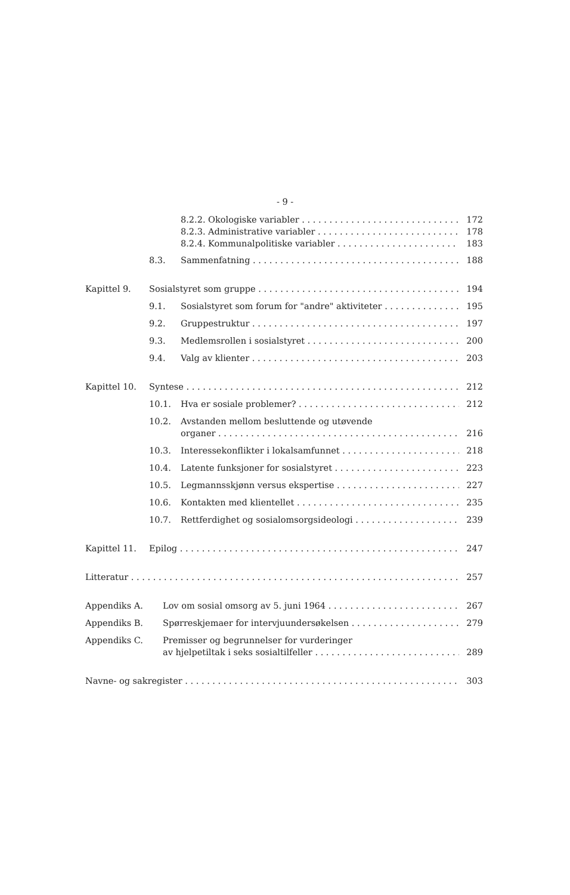- 9 -
8.2.2. Okologiske variabler 172
8.2.3. Administrative variabler 178
8.2.4. Kommunalpolitiske variabler 183
8.3. Sammenfatning 188
Kapittel 9. Sosialstyret som gruppe 194
9.1. Sosialstyret som forum for "andre" aktiviteter 195
9.2. Gruppestruktur 197
9.3. Medlemsrollen i sosialstyret 200
9.4. Valg av klienter 203
Kapittel 10. Syntese 212
10.1. Hva er sosiale problemer? 212
10.2. Avstanden mellom besluttende og utøvende
organer 216
10.3. Interessekonflikter i lokalsamfunnet 218
10.4. Latente funksjoner for sosialstyret 223
10.5. Legmannsskjønn versus ekspertise 227
10.6. Kontakten med klientellet 235
10.7. Rettferdighet og sosialomsorgsideologi 239
Kapittel 11. Epilog 247
Litteratur 257
Appendiks A. Lov om sosial omsorg av 5. juni 1964 267
Appendiks B. Spørreskjemaer for intervjuundersøkelsen 279
Appendiks C. Premisser og begrunnelser for vurderinger
av hjelpetiltak i seks sosialtilfeller 289
Navne- og sakregister 303